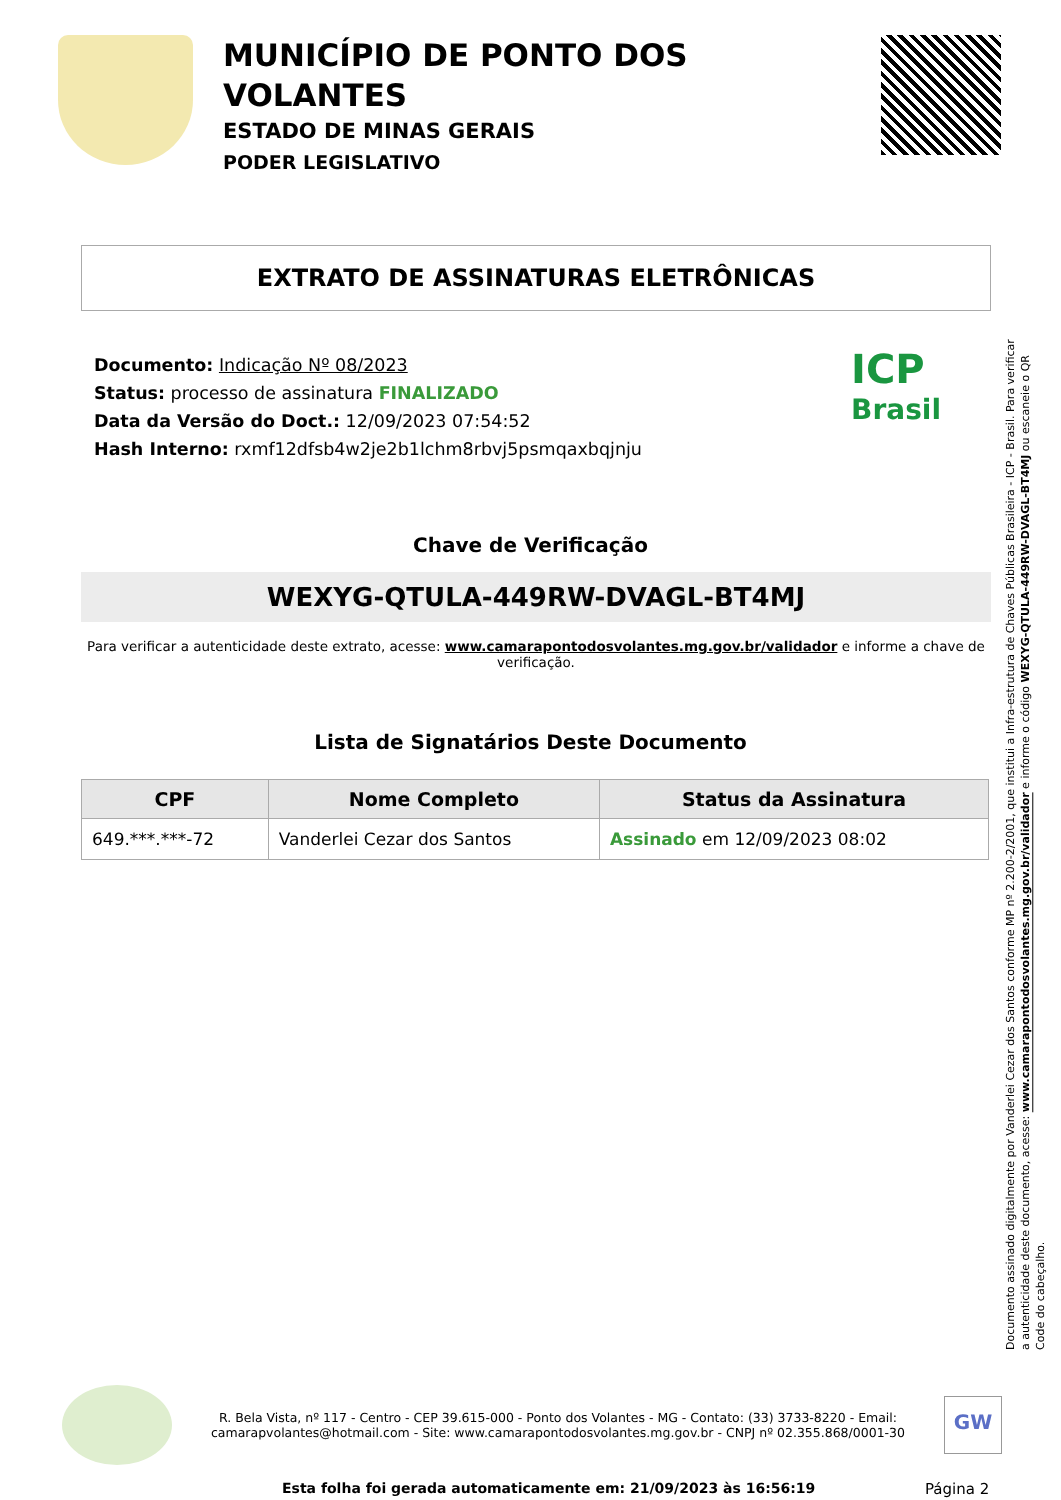MUNICÍPIO DE PONTO DOS VOLANTES
ESTADO DE MINAS GERAIS
PODER LEGISLATIVO
EXTRATO DE ASSINATURAS ELETRÔNICAS
Documento: Indicação Nº 08/2023
Status: processo de assinatura FINALIZADO
Data da Versão do Doct.: 12/09/2023 07:54:52
Hash Interno: rxmf12dfsb4w2je2b1lchm8rbvj5psmqaxbqjnju
ICP
Brasil
Chave de Verificação
WEXYG-QTULA-449RW-DVAGL-BT4MJ
Para verificar a autenticidade deste extrato, acesse: www.camarapontodosvolantes.mg.gov.br/validador e informe a chave de verificação.
Lista de Signatários Deste Documento
| CPF | Nome Completo | Status da Assinatura |
| --- | --- | --- |
| 649.***.***-72 | Vanderlei Cezar dos Santos | Assinado em 12/09/2023 08:02 |
Documento assinado digitalmente por Vanderlei Cezar dos Santos conforme MP nº 2.200-2/2001, que institui a Infra-estrutura de Chaves Públicas Brasileira - ICP - Brasil. Para verificar a autenticidade deste documento, acesse: www.camarapontodosvolantes.mg.gov.br/validador e informe o código WEXYG-QTULA-449RW-DVAGL-BT4MJ ou escaneie o QR Code do cabeçalho.
R. Bela Vista, nº 117 - Centro - CEP 39.615-000 - Ponto dos Volantes - MG - Contato: (33) 3733-8220 - Email: camarapvolantes@hotmail.com - Site: www.camarapontodosvolantes.mg.gov.br - CNPJ nº 02.355.868/0001-30
GW
Esta folha foi gerada automaticamente em: 21/09/2023 às 16:56:19 Página 2